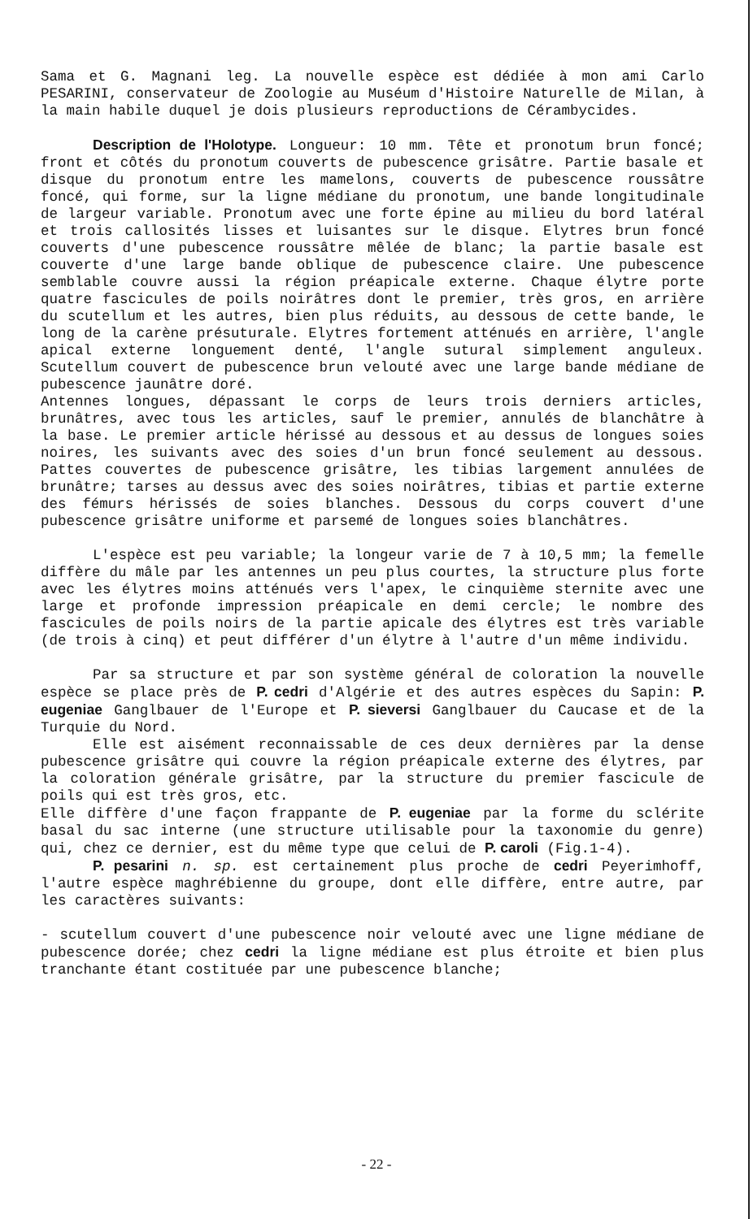Sama et G. Magnani leg. La nouvelle espèce est dédiée à mon ami Carlo PESARINI, conservateur de Zoologie au Muséum d'Histoire Naturelle de Milan, à la main habile duquel je dois plusieurs reproductions de Cérambycides.
Description de l'Holotype. Longueur: 10 mm. Tête et pronotum brun foncé; front et côtés du pronotum couverts de pubescence grisâtre. Partie basale et disque du pronotum entre les mamelons, couverts de pubescence roussâtre foncé, qui forme, sur la ligne médiane du pronotum, une bande longitudinale de largeur variable. Pronotum avec une forte épine au milieu du bord latéral et trois callosités lisses et luisantes sur le disque. Elytres brun foncé couverts d'une pubescence roussâtre mêlée de blanc; la partie basale est couverte d'une large bande oblique de pubescence claire. Une pubescence semblable couvre aussi la région préapicale externe. Chaque élytre porte quatre fascicules de poils noirâtres dont le premier, très gros, en arrière du scutellum et les autres, bien plus réduits, au dessous de cette bande, le long de la carène présuturale. Elytres fortement atténués en arrière, l'angle apical externe longuement denté, l'angle sutural simplement anguleux. Scutellum couvert de pubescence brun velouté avec une large bande médiane de pubescence jaunâtre doré.
Antennes longues, dépassant le corps de leurs trois derniers articles, brunâtres, avec tous les articles, sauf le premier, annulés de blanchâtre à la base. Le premier article hérissé au dessous et au dessus de longues soies noires, les suivants avec des soies d'un brun foncé seulement au dessous. Pattes couvertes de pubescence grisâtre, les tibias largement annulées de brunâtre; tarses au dessus avec des soies noirâtres, tibias et partie externe des fémurs hérissés de soies blanches. Dessous du corps couvert d'une pubescence grisâtre uniforme et parsemé de longues soies blanchâtres.
L'espèce est peu variable; la longeur varie de 7 à 10,5 mm; la femelle diffère du mâle par les antennes un peu plus courtes, la structure plus forte avec les élytres moins atténués vers l'apex, le cinquième sternite avec une large et profonde impression préapicale en demi cercle; le nombre des fascicules de poils noirs de la partie apicale des élytres est très variable (de trois à cinq) et peut différer d'un élytre à l'autre d'un même individu.
Par sa structure et par son système général de coloration la nouvelle espèce se place près de P. cedri d'Algérie et des autres espèces du Sapin: P. eugeniae Ganglbauer de l'Europe et P. sieversi Ganglbauer du Caucase et de la Turquie du Nord.
Elle est aisément reconnaissable de ces deux dernières par la dense pubescence grisâtre qui couvre la région préapicale externe des élytres, par la coloration générale grisâtre, par la structure du premier fascicule de poils qui est très gros, etc.
Elle diffère d'une façon frappante de P. eugeniae par la forme du sclérite basal du sac interne (une structure utilisable pour la taxonomie du genre) qui, chez ce dernier, est du même type que celui de P. caroli (Fig.1-4).
P. pesarini n. sp. est certainement plus proche de cedri Peyerimhoff, l'autre espèce maghrébienne du groupe, dont elle diffère, entre autre, par les caractères suivants:
- scutellum couvert d'une pubescence noir velouté avec une ligne médiane de pubescence dorée; chez cedri la ligne médiane est plus étroite et bien plus tranchante étant costituée par une pubescence blanche;
- 22 -